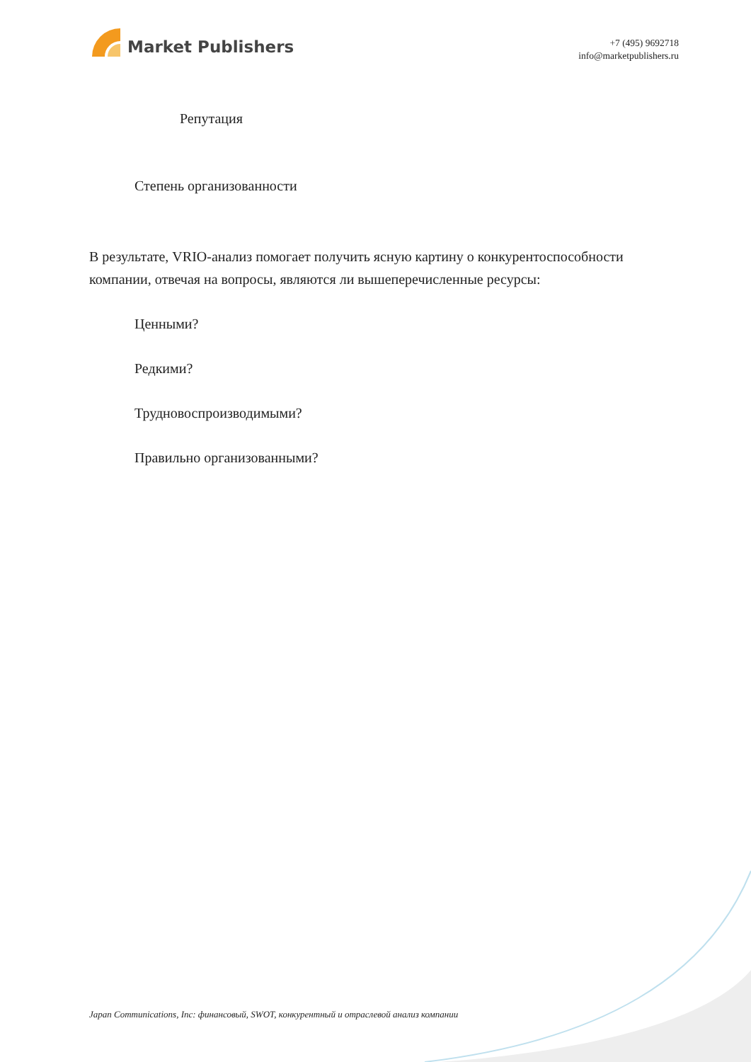Market Publishers
+7 (495) 9692718
info@marketpublishers.ru
Репутация
Степень организованности
В результате, VRIO-анализ помогает получить ясную картину о конкурентоспособности компании, отвечая на вопросы, являются ли вышеперечисленные ресурсы:
Ценными?
Редкими?
Трудновоспроизводимыми?
Правильно организованными?
Japan Communications, Inc: финансовый, SWOT, конкурентный и отраслевой анализ компании